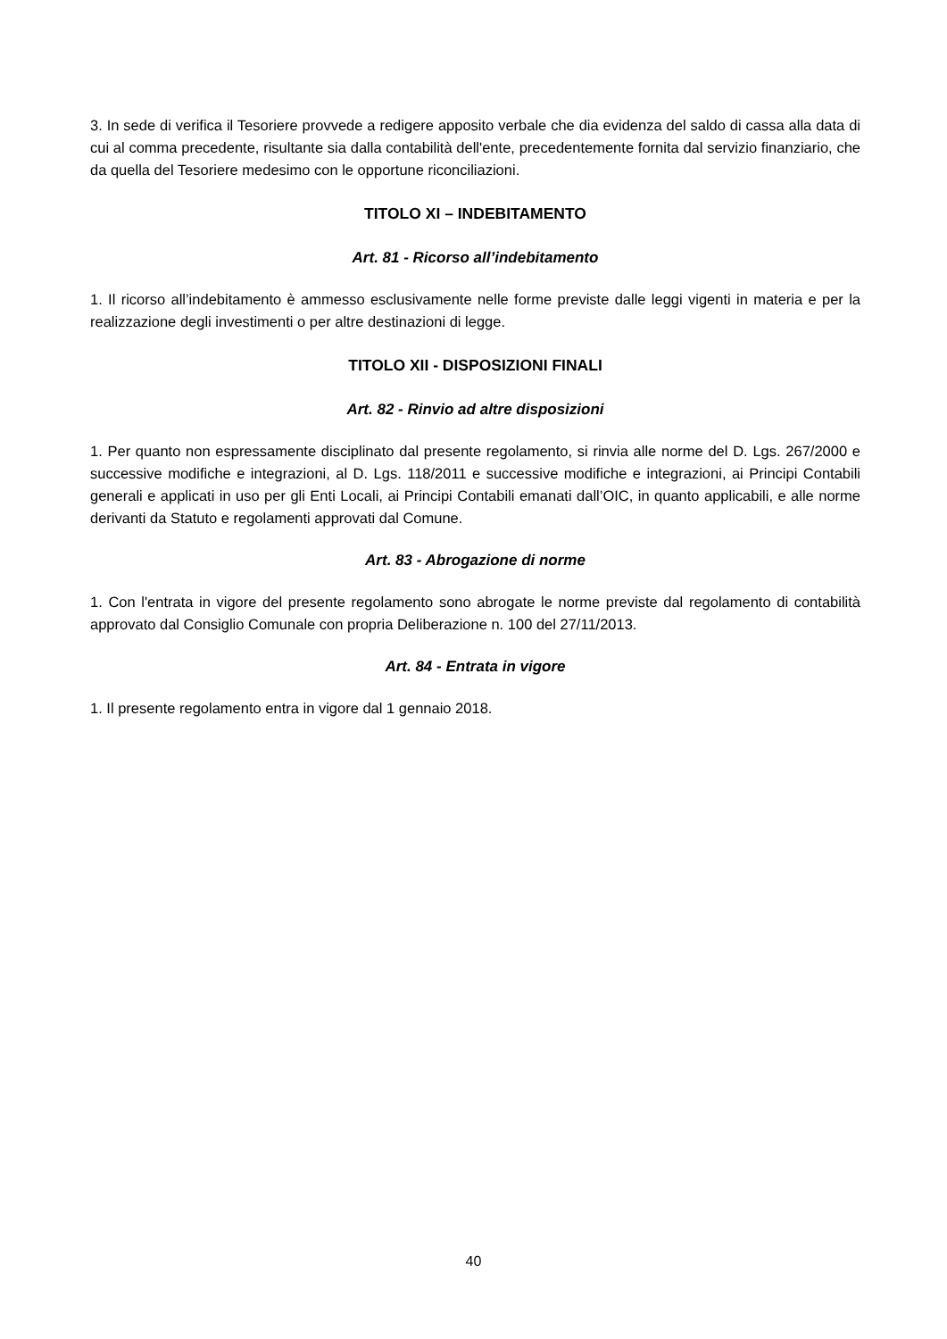3. In sede di verifica il Tesoriere provvede a redigere apposito verbale che dia evidenza del saldo di cassa alla data di cui al comma precedente, risultante sia dalla contabilità dell'ente, precedentemente fornita dal servizio finanziario, che da quella del Tesoriere medesimo con le opportune riconciliazioni.
TITOLO XI – INDEBITAMENTO
Art. 81 - Ricorso all’indebitamento
1. Il ricorso all’indebitamento è ammesso esclusivamente nelle forme previste dalle leggi vigenti in materia e per la realizzazione degli investimenti o per altre destinazioni di legge.
TITOLO XII - DISPOSIZIONI FINALI
Art. 82 - Rinvio ad altre disposizioni
1. Per quanto non espressamente disciplinato dal presente regolamento, si rinvia alle norme del D. Lgs. 267/2000 e successive modifiche e integrazioni, al D. Lgs. 118/2011 e successive modifiche e integrazioni, ai Principi Contabili generali e applicati in uso per gli Enti Locali, ai Principi Contabili emanati dall’OIC, in quanto applicabili, e alle norme derivanti da Statuto e regolamenti approvati dal Comune.
Art. 83 - Abrogazione di norme
1. Con l'entrata in vigore del presente regolamento sono abrogate le norme previste dal regolamento di contabilità approvato dal Consiglio Comunale con propria Deliberazione n. 100 del 27/11/2013.
Art. 84 - Entrata in vigore
1. Il presente regolamento entra in vigore dal 1 gennaio 2018.
40